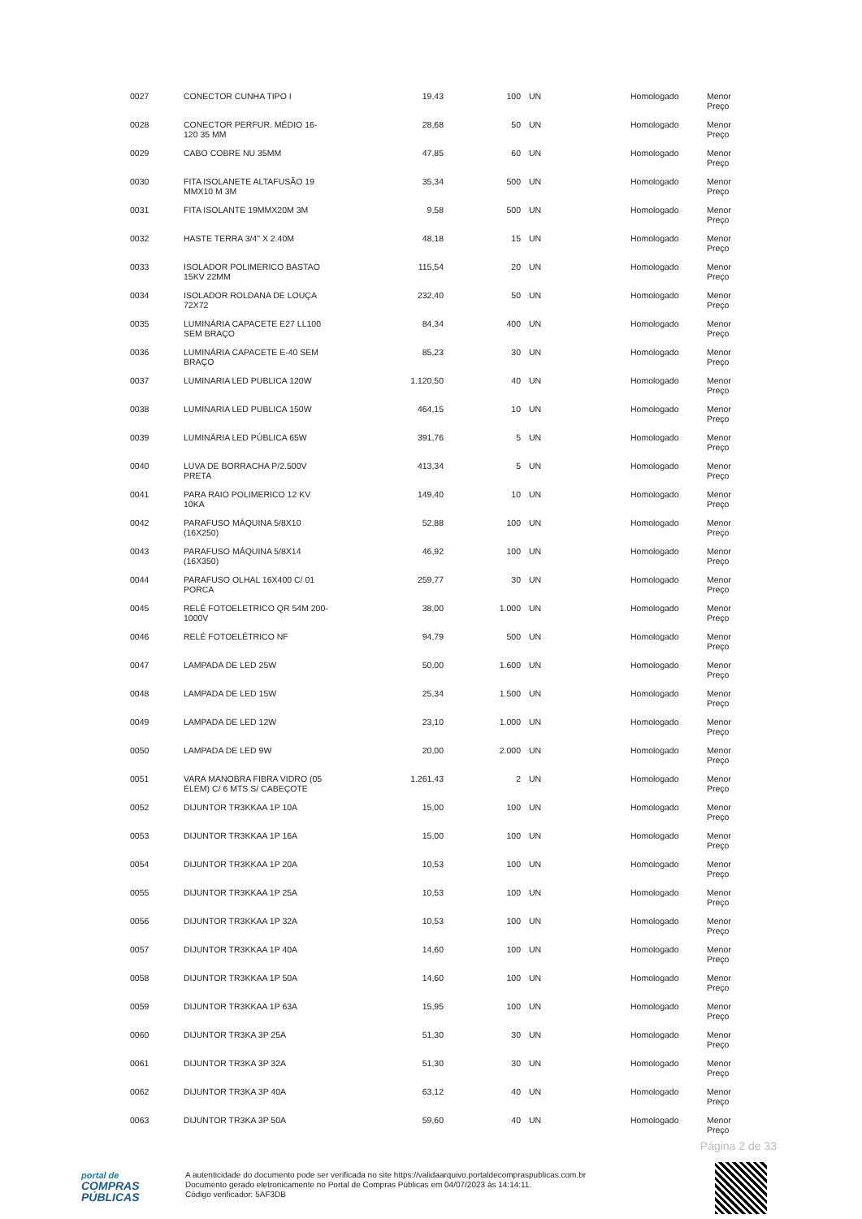| 0027 | CONECTOR CUNHA TIPO I | 19,43 | 100 | UN | Homologado | Menor Preço |
| 0028 | CONECTOR PERFUR. MÉDIO 16- 120 35 MM | 28,68 | 50 | UN | Homologado | Menor Preço |
| 0029 | CABO COBRE NU 35MM | 47,85 | 60 | UN | Homologado | Menor Preço |
| 0030 | FITA ISOLANETE ALTAFUSÃO 19 MMX10 M 3M | 35,34 | 500 | UN | Homologado | Menor Preço |
| 0031 | FITA ISOLANTE 19MMX20M 3M | 9,58 | 500 | UN | Homologado | Menor Preço |
| 0032 | HASTE TERRA 3/4" X 2.40M | 48,18 | 15 | UN | Homologado | Menor Preço |
| 0033 | ISOLADOR POLIMERICO BASTAO 15KV 22MM | 115,54 | 20 | UN | Homologado | Menor Preço |
| 0034 | ISOLADOR ROLDANA DE LOUÇA 72X72 | 232,40 | 50 | UN | Homologado | Menor Preço |
| 0035 | LUMINÁRIA CAPACETE E27 LL100 SEM BRAÇO | 84,34 | 400 | UN | Homologado | Menor Preço |
| 0036 | LUMINÁRIA CAPACETE E-40 SEM BRAÇO | 85,23 | 30 | UN | Homologado | Menor Preço |
| 0037 | LUMINARIA LED PUBLICA 120W | 1.120,50 | 40 | UN | Homologado | Menor Preço |
| 0038 | LUMINARIA LED PUBLICA 150W | 464,15 | 10 | UN | Homologado | Menor Preço |
| 0039 | LUMINÁRIA LED PÚBLICA 65W | 391,76 | 5 | UN | Homologado | Menor Preço |
| 0040 | LUVA DE BORRACHA P/2.500V PRETA | 413,34 | 5 | UN | Homologado | Menor Preço |
| 0041 | PARA RAIO POLIMERICO 12 KV 10KA | 149,40 | 10 | UN | Homologado | Menor Preço |
| 0042 | PARAFUSO MÁQUINA 5/8X10 (16X250) | 52,88 | 100 | UN | Homologado | Menor Preço |
| 0043 | PARAFUSO MÁQUINA 5/8X14 (16X350) | 46,92 | 100 | UN | Homologado | Menor Preço |
| 0044 | PARAFUSO OLHAL 16X400 C/ 01 PORCA | 259,77 | 30 | UN | Homologado | Menor Preço |
| 0045 | RELÉ FOTOELETRICO QR 54M 200- 1000V | 38,00 | 1.000 | UN | Homologado | Menor Preço |
| 0046 | RELÉ FOTOELÉTRICO NF | 94,79 | 500 | UN | Homologado | Menor Preço |
| 0047 | LAMPADA DE LED 25W | 50,00 | 1.600 | UN | Homologado | Menor Preço |
| 0048 | LAMPADA DE LED 15W | 25,34 | 1.500 | UN | Homologado | Menor Preço |
| 0049 | LAMPADA DE LED 12W | 23,10 | 1.000 | UN | Homologado | Menor Preço |
| 0050 | LAMPADA DE LED 9W | 20,00 | 2.000 | UN | Homologado | Menor Preço |
| 0051 | VARA MANOBRA FIBRA VIDRO (05 ELEM) C/ 6 MTS S/ CABEÇOTE | 1.261,43 | 2 | UN | Homologado | Menor Preço |
| 0052 | DIJUNTOR TR3KKAA 1P 10A | 15,00 | 100 | UN | Homologado | Menor Preço |
| 0053 | DIJUNTOR TR3KKAA 1P 16A | 15,00 | 100 | UN | Homologado | Menor Preço |
| 0054 | DIJUNTOR TR3KKAA 1P 20A | 10,53 | 100 | UN | Homologado | Menor Preço |
| 0055 | DIJUNTOR TR3KKAA 1P 25A | 10,53 | 100 | UN | Homologado | Menor Preço |
| 0056 | DIJUNTOR TR3KKAA 1P 32A | 10,53 | 100 | UN | Homologado | Menor Preço |
| 0057 | DIJUNTOR TR3KKAA 1P 40A | 14,60 | 100 | UN | Homologado | Menor Preço |
| 0058 | DIJUNTOR TR3KKAA 1P 50A | 14,60 | 100 | UN | Homologado | Menor Preço |
| 0059 | DIJUNTOR TR3KKAA 1P 63A | 15,95 | 100 | UN | Homologado | Menor Preço |
| 0060 | DIJUNTOR TR3KA 3P 25A | 51,30 | 30 | UN | Homologado | Menor Preço |
| 0061 | DIJUNTOR TR3KA 3P 32A | 51,30 | 30 | UN | Homologado | Menor Preço |
| 0062 | DIJUNTOR TR3KA 3P 40A | 63,12 | 40 | UN | Homologado | Menor Preço |
| 0063 | DIJUNTOR TR3KA 3P 50A | 59,60 | 40 | UN | Homologado | Menor Preço |
Página 2 de 33
portal de
COMPRAS
PÚBLICAS
A autenticidade do documento pode ser verificada no site https://validaarquivo.portaldecompraspublicas.com.br
Documento gerado eletronicamente no Portal de Compras Públicas em 04/07/2023 às 14:14:11.
Código verificador: 5AF3DB